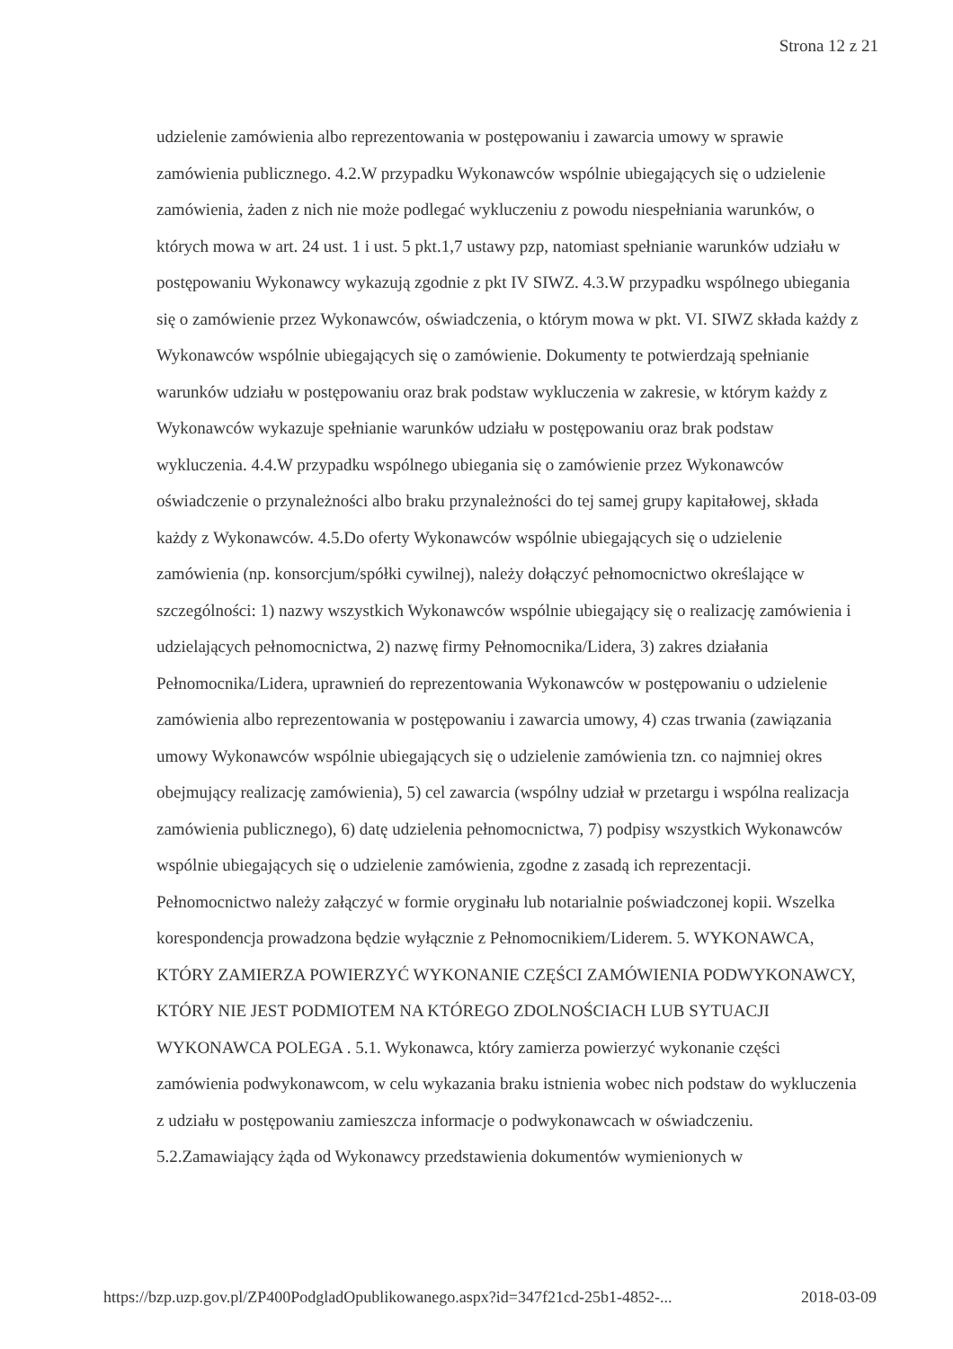Strona 12 z 21
udzielenie zamówienia albo reprezentowania w postępowaniu i zawarcia umowy w sprawie zamówienia publicznego. 4.2.W przypadku Wykonawców wspólnie ubiegających się o udzielenie zamówienia, żaden z nich nie może podlegać wykluczeniu z powodu niespełniania warunków, o których mowa w art. 24 ust. 1 i ust. 5 pkt.1,7 ustawy pzp, natomiast spełnianie warunków udziału w postępowaniu Wykonawcy wykazują zgodnie z pkt IV SIWZ. 4.3.W przypadku wspólnego ubiegania się o zamówienie przez Wykonawców, oświadczenia, o którym mowa w pkt. VI. SIWZ składa każdy z Wykonawców wspólnie ubiegających się o zamówienie. Dokumenty te potwierdzają spełnianie warunków udziału w postępowaniu oraz brak podstaw wykluczenia w zakresie, w którym każdy z Wykonawców wykazuje spełnianie warunków udziału w postępowaniu oraz brak podstaw wykluczenia. 4.4.W przypadku wspólnego ubiegania się o zamówienie przez Wykonawców oświadczenie o przynależności albo braku przynależności do tej samej grupy kapitałowej, składa każdy z Wykonawców. 4.5.Do oferty Wykonawców wspólnie ubiegających się o udzielenie zamówienia (np. konsorcjum/spółki cywilnej), należy dołączyć pełnomocnictwo określające w szczególności: 1) nazwy wszystkich Wykonawców wspólnie ubiegający się o realizację zamówienia i udzielających pełnomocnictwa, 2) nazwę firmy Pełnomocnika/Lidera, 3) zakres działania Pełnomocnika/Lidera, uprawnień do reprezentowania Wykonawców w postępowaniu o udzielenie zamówienia albo reprezentowania w postępowaniu i zawarcia umowy, 4) czas trwania (zawiązania umowy Wykonawców wspólnie ubiegających się o udzielenie zamówienia tzn. co najmniej okres obejmujący realizację zamówienia), 5) cel zawarcia (wspólny udział w przetargu i wspólna realizacja zamówienia publicznego), 6) datę udzielenia pełnomocnictwa, 7) podpisy wszystkich Wykonawców wspólnie ubiegających się o udzielenie zamówienia, zgodne z zasadą ich reprezentacji. Pełnomocnictwo należy załączyć w formie oryginału lub notarialnie poświadczonej kopii. Wszelka korespondencja prowadzona będzie wyłącznie z Pełnomocnikiem/Liderem. 5. WYKONAWCA, KTÓRY ZAMIERZA POWIERZYĆ WYKONANIE CZĘŚCI ZAMÓWIENIA PODWYKONAWCY, KTÓRY NIE JEST PODMIOTEM NA KTÓREGO ZDOLNOŚCIACH LUB SYTUACJI WYKONAWCA POLEGA . 5.1. Wykonawca, który zamierza powierzyć wykonanie części zamówienia podwykonawcom, w celu wykazania braku istnienia wobec nich podstaw do wykluczenia z udziału w postępowaniu zamieszcza informacje o podwykonawcach w oświadczeniu. 5.2.Zamawiający żąda od Wykonawcy przedstawienia dokumentów wymienionych w
https://bzp.uzp.gov.pl/ZP400PodgladOpublikowanego.aspx?id=347f21cd-25b1-4852-... 2018-03-09